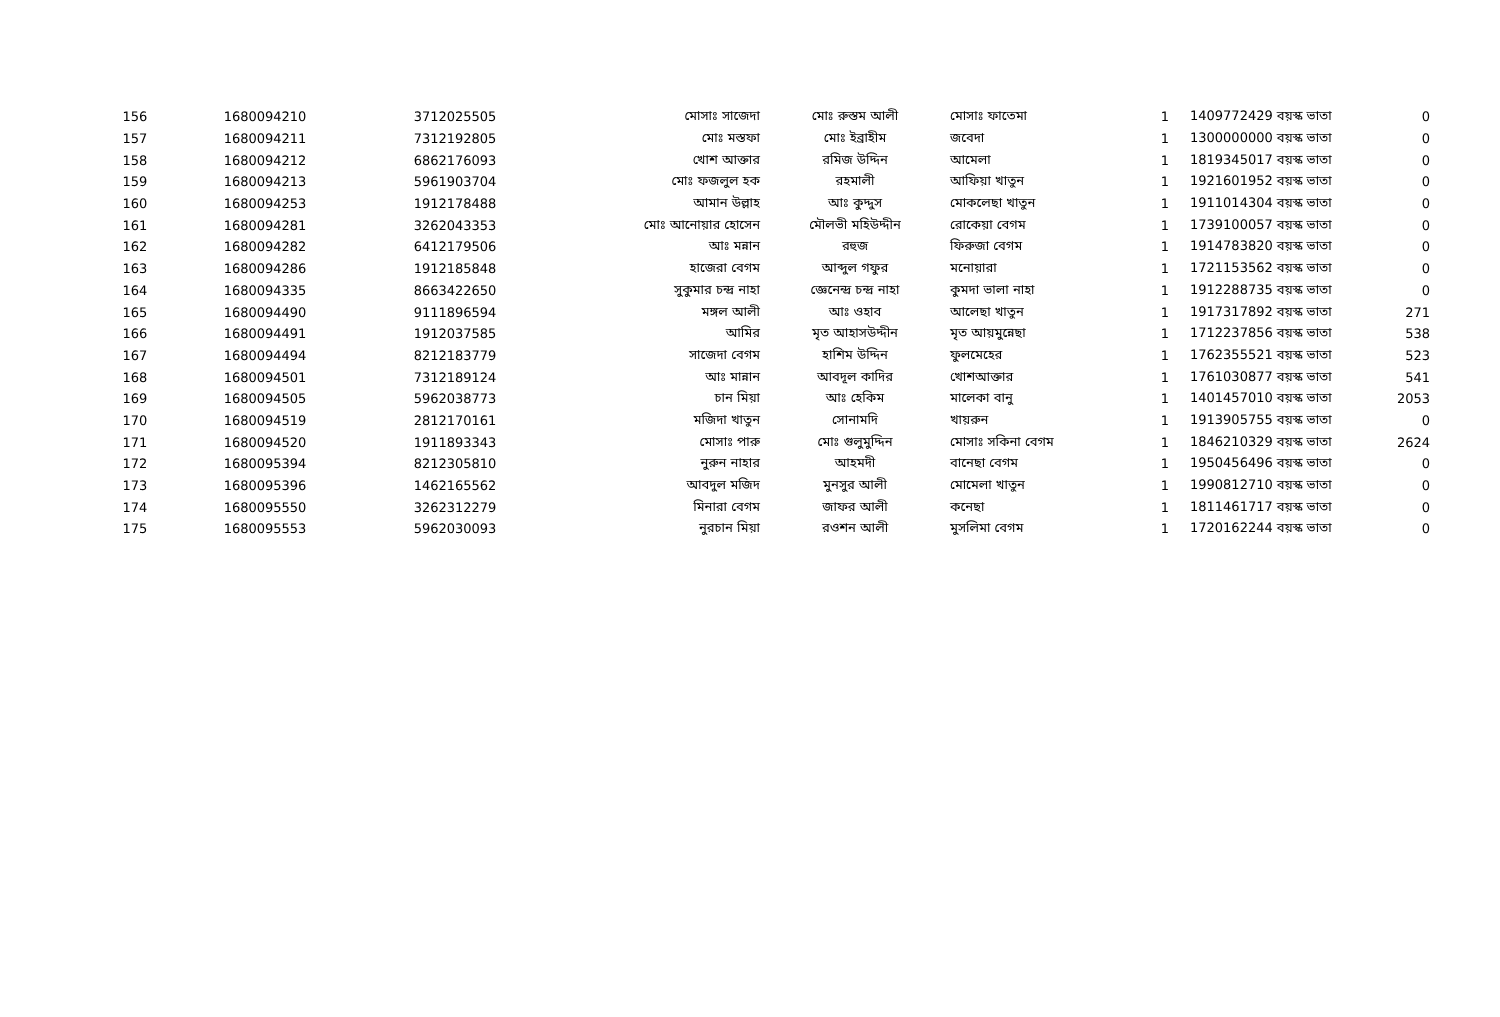| 156 | 1680094210 | 3712025505 | মোসাঃ সাজেদা | মোঃ রুস্তম আলী | মোসাঃ ফাতেমা | 1 | 1409772429 বয়স্ক ভাতা | 0 |
| 157 | 1680094211 | 7312192805 | মোঃ মস্তফা | মোঃ ইব্রাহীম | জবেদা | 1 | 1300000000 বয়স্ক ভাতা | 0 |
| 158 | 1680094212 | 6862176093 | খোশ আক্তার | রমিজ উদ্দিন | আমেলা | 1 | 1819345017 বয়স্ক ভাতা | 0 |
| 159 | 1680094213 | 5961903704 | মোঃ ফজলুল হক | রহমালী | আফিয়া খাতুন | 1 | 1921601952 বয়স্ক ভাতা | 0 |
| 160 | 1680094253 | 1912178488 | আমান উল্লাহ | আঃ কুদ্দুস | মোকলেছা খাতুন | 1 | 1911014304 বয়স্ক ভাতা | 0 |
| 161 | 1680094281 | 3262043353 | মোঃ আনোয়ার হোসেন | মৌলভী মহিউদ্দীন | রোকেয়া বেগম | 1 | 1739100057 বয়স্ক ভাতা | 0 |
| 162 | 1680094282 | 6412179506 | আঃ মন্নান | রহুজ | ফিরুজা বেগম | 1 | 1914783820 বয়স্ক ভাতা | 0 |
| 163 | 1680094286 | 1912185848 | হাজেরা বেগম | আব্দুল গফুর | মনোয়ারা | 1 | 1721153562 বয়স্ক ভাতা | 0 |
| 164 | 1680094335 | 8663422650 | সুকুমার চন্দ্র নাহা | জ্ঞেনেন্দ্র চন্দ্র নাহা | কুমদা ভালা নাহা | 1 | 1912288735 বয়স্ক ভাতা | 0 |
| 165 | 1680094490 | 9111896594 | মঙ্গল আলী | আঃ ওহাব | আলেছা খাতুন | 1 | 1917317892 বয়স্ক ভাতা | 271 |
| 166 | 1680094491 | 1912037585 | আমির | মৃত আহাসউদ্দীন | মৃত আয়মুন্নেছা | 1 | 1712237856 বয়স্ক ভাতা | 538 |
| 167 | 1680094494 | 8212183779 | সাজেদা বেগম | হাশিম উদ্দিন | ফুলমেহের | 1 | 1762355521 বয়স্ক ভাতা | 523 |
| 168 | 1680094501 | 7312189124 | আঃ মান্নান | আবদূল কাদির | খোশআক্তার | 1 | 1761030877 বয়স্ক ভাতা | 541 |
| 169 | 1680094505 | 5962038773 | চান মিয়া | আঃ হেকিম | মালেকা বানু | 1 | 1401457010 বয়স্ক ভাতা | 2053 |
| 170 | 1680094519 | 2812170161 | মজিদা খাতুন | সোনামদি | খায়রুন | 1 | 1913905755 বয়স্ক ভাতা | 0 |
| 171 | 1680094520 | 1911893343 | মোসাঃ পারু | মোঃ গুলুমুদ্দিন | মোসাঃ সকিনা বেগম | 1 | 1846210329 বয়স্ক ভাতা | 2624 |
| 172 | 1680095394 | 8212305810 | নুরুন নাহার | আহমদী | বানেছা বেগম | 1 | 1950456496 বয়স্ক ভাতা | 0 |
| 173 | 1680095396 | 1462165562 | আবদুল মজিদ | মুনসুর আলী | মোমেলা খাতুন | 1 | 1990812710 বয়স্ক ভাতা | 0 |
| 174 | 1680095550 | 3262312279 | মিনারা বেগম | জাফর আলী | কনেছা | 1 | 1811461717 বয়স্ক ভাতা | 0 |
| 175 | 1680095553 | 5962030093 | নুরচান মিয়া | রওশন আলী | মুসলিমা বেগম | 1 | 1720162244 বয়স্ক ভাতা | 0 |